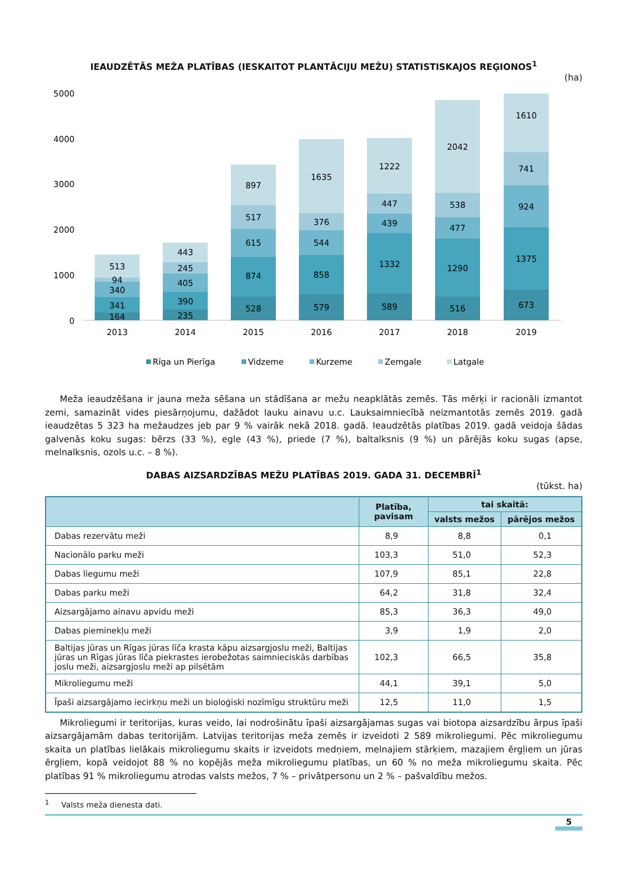IEAUDZĒTĀS MEŽA PLATĪBAS (IESKAITOT PLANTĀCIJU MEŽU) STATISTISKAJOS REĢIONOS<sup>1</sup>
(ha)
5000
4000
3000
2000
1000
0
164
341
340
94
513
235
390
405
245
443
528
874
615
517
897
579
858
544
376
1635
589
1332
439
447
1222
516
1290
477
538
2042
673
1375
924
741
1610
2013
2014
2015
2016
2017
2018
2019
Rīga un Pierīga
Vidzeme
Kurzeme
Zemgale
Latgale
Meža ieaudzēšana ir jauna meža sēšana un stādīšana ar mežu neapklātās zemēs. Tās mērķi ir racionāli izmantot zemi, samazināt vides piesārņojumu, dažādot lauku ainavu u.c. Lauksaimniecībā neizmantotās zemēs 2019. gadā ieaudzētas 5 323 ha mežaudzes jeb par 9 % vairāk nekā 2018. gadā. Ieaudzētās platības 2019. gadā veidoja šādas galvenās koku sugas: bērzs (33 %), egle (43 %), priede (7 %), baltalksnis (9 %) un pārējās koku sugas (apse, melnalksnis, ozols u.c. – 8 %).
DABAS AIZSARDZĪBAS MEŽU PLATĪBAS 2019. GADA 31. DECEMBRĪ<sup>1</sup>
(tūkst. ha)
| | Platība, pavisam | tai skaitā: | |
| --- | --- | --- | --- |
| | | valsts mežos | pārējos mežos |
| Dabas rezervātu meži | 8,9 | 8,8 | 0,1 |
| Nacionālo parku meži | 103,3 | 51,0 | 52,3 |
| Dabas liegumu meži | 107,9 | 85,1 | 22,8 |
| Dabas parku meži | 64,2 | 31,8 | 32,4 |
| Aizsargājamo ainavu apvidu meži | 85,3 | 36,3 | 49,0 |
| Dabas pieminekļu meži | 3,9 | 1,9 | 2,0 |
| Baltijas jūras un Rīgas jūras līča krasta kāpu aizsargjoslu meži, Baltijas jūras un Rīgas jūras līča piekrastes ierobežotas saimnieciskās darbības joslu meži, aizsargjoslu meži ap pilsētām | 102,3 | 66,5 | 35,8 |
| Mikroliegumu meži | 44,1 | 39,1 | 5,0 |
| Īpaši aizsargājamo iecirkņu meži un bioloģiski nozīmīgu struktūru meži | 12,5 | 11,0 | 1,5 |
Mikroliegumi ir teritorijas, kuras veido, lai nodrošinātu īpaši aizsargājamas sugas vai biotopa aizsardzību ārpus īpaši aizsargājamām dabas teritorijām. Latvijas teritorijas meža zemēs ir izveidoti 2 589 mikroliegumi. Pēc mikroliegumu skaita un platības lielākais mikroliegumu skaits ir izveidots medņiem, melnajiem stārķiem, mazajiem ērgļiem un jūras ērgļiem, kopā veidojot 88 % no kopējās meža mikroliegumu platības, un 60 % no meža mikroliegumu skaita. Pēc platības 91 % mikroliegumu atrodas valsts mežos, 7 % – privātpersonu un 2 % – pašvaldību mežos.
<sup>1</sup> Valsts meža dienesta dati.
5